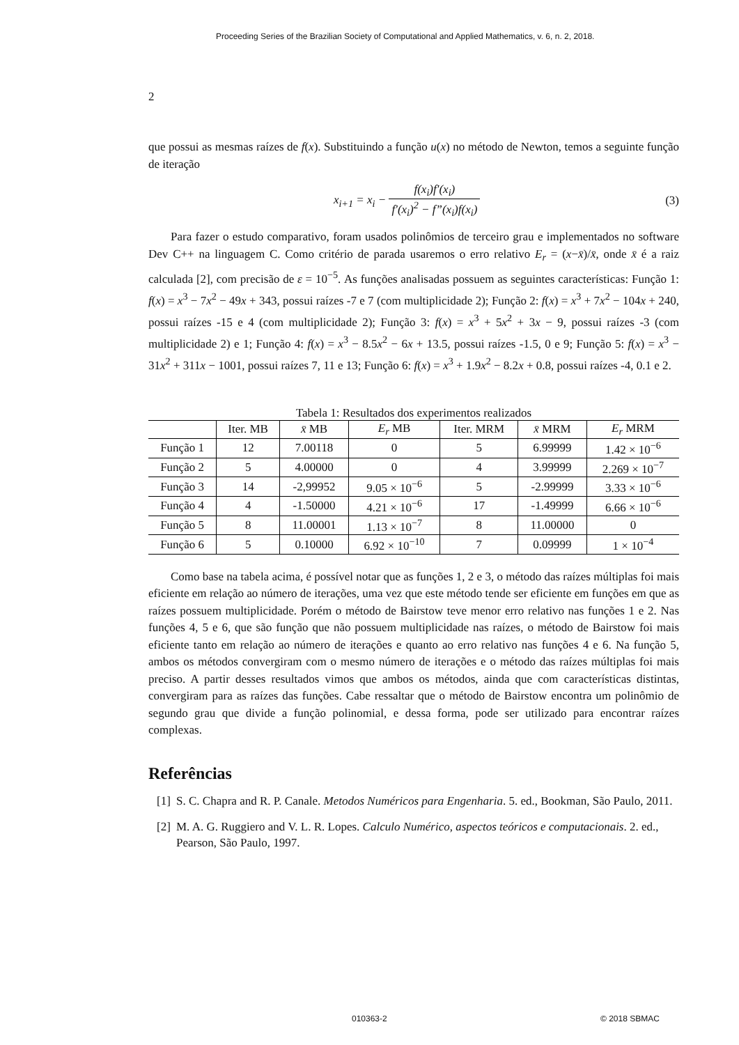Proceeding Series of the Brazilian Society of Computational and Applied Mathematics, v. 6, n. 2, 2018.
2
que possui as mesmas raízes de f(x). Substituindo a função u(x) no método de Newton, temos a seguinte função de iteração
x<sub>i+1</sub> = x<sub>i</sub> − f(x<sub>i</sub>)f′(x<sub>i</sub>) f′(x<sub>i</sub>)<sup>2</sup> − f”(x<sub>i</sub>)f(x<sub>i</sub>)
(3)
Para fazer o estudo comparativo, foram usados polinômios de terceiro grau e implementados no software Dev C++ na linguagem C. Como critério de parada usaremos o erro relativo E<sub>r</sub> = (x−x̄)/x̄, onde x̄ é a raiz calculada [2], com precisão de ε = 10<sup>−5</sup>. As funções analisadas possuem as seguintes características: Função 1: f(x) = x<sup>3</sup> − 7x<sup>2</sup> − 49x + 343, possui raízes -7 e 7 (com multiplicidade 2); Função 2: f(x) = x<sup>3</sup> + 7x<sup>2</sup> − 104x + 240, possui raízes -15 e 4 (com multiplicidade 2); Função 3: f(x) = x<sup>3</sup> + 5x<sup>2</sup> + 3x − 9, possui raízes -3 (com multiplicidade 2) e 1; Função 4: f(x) = x<sup>3</sup> − 8.5x<sup>2</sup> − 6x + 13.5, possui raízes -1.5, 0 e 9; Função 5: f(x) = x<sup>3</sup> − 31x<sup>2</sup> + 311x − 1001, possui raízes 7, 11 e 13; Função 6: f(x) = x<sup>3</sup> + 1.9x<sup>2</sup> − 8.2x + 0.8, possui raízes -4, 0.1 e 2.
Tabela 1: Resultados dos experimentos realizados
| | Iter. MB | x̄ MB | E<sub>r</sub> MB | Iter. MRM | x̄ MRM | E<sub>r</sub> MRM |
| --- | --- | --- | --- | --- | --- | --- |
| Função 1 | 12 | 7.00118 | 0 | 5 | 6.99999 | 1.42 × 10<sup>−6</sup> |
| Função 2 | 5 | 4.00000 | 0 | 4 | 3.99999 | 2.269 × 10<sup>−7</sup> |
| Função 3 | 14 | -2,99952 | 9.05 × 10<sup>−6</sup> | 5 | -2.99999 | 3.33 × 10<sup>−6</sup> |
| Função 4 | 4 | -1.50000 | 4.21 × 10<sup>−6</sup> | 17 | -1.49999 | 6.66 × 10<sup>−6</sup> |
| Função 5 | 8 | 11.00001 | 1.13 × 10<sup>−7</sup> | 8 | 11.00000 | 0 |
| Função 6 | 5 | 0.10000 | 6.92 × 10<sup>−10</sup> | 7 | 0.09999 | 1 × 10<sup>−4</sup> |
Como base na tabela acima, é possível notar que as funções 1, 2 e 3, o método das raízes múltiplas foi mais eficiente em relação ao número de iterações, uma vez que este método tende ser eficiente em funções em que as raízes possuem multiplicidade. Porém o método de Bairstow teve menor erro relativo nas funções 1 e 2. Nas funções 4, 5 e 6, que são função que não possuem multiplicidade nas raízes, o método de Bairstow foi mais eficiente tanto em relação ao número de iterações e quanto ao erro relativo nas funções 4 e 6. Na função 5, ambos os métodos convergiram com o mesmo número de iterações e o método das raízes múltiplas foi mais preciso. A partir desses resultados vimos que ambos os métodos, ainda que com características distintas, convergiram para as raízes das funções. Cabe ressaltar que o método de Bairstow encontra um polinômio de segundo grau que divide a função polinomial, e dessa forma, pode ser utilizado para encontrar raízes complexas.
Referências
[1]
S. C. Chapra and R. P. Canale. Metodos Numéricos para Engenharia. 5. ed., Bookman, São Paulo, 2011.
[2]
M. A. G. Ruggiero and V. L. R. Lopes. Calculo Numérico, aspectos teóricos e computacionais. 2. ed., Pearson, São Paulo, 1997.
010363-2 © 2018 SBMAC